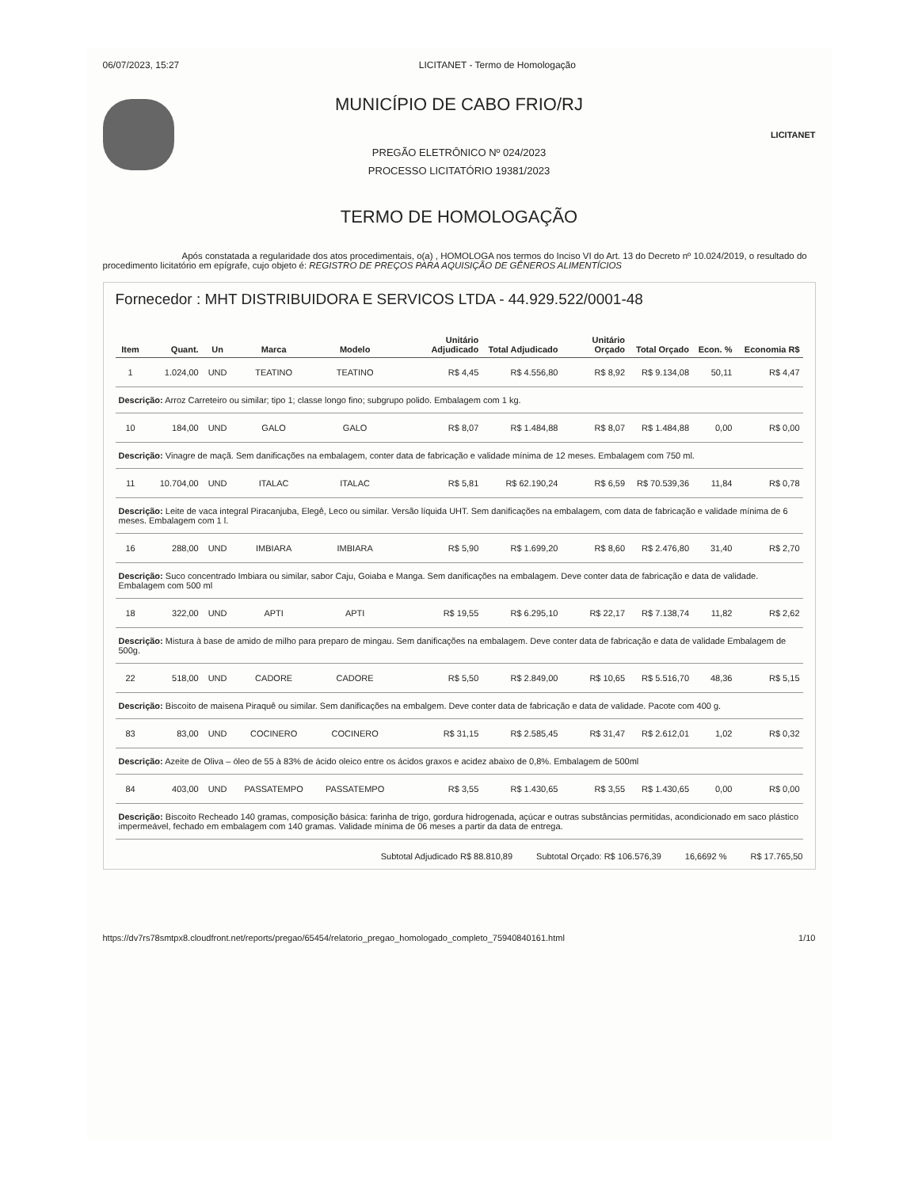06/07/2023, 15:27 LICITANET - Termo de Homologação
MUNICÍPIO DE CABO FRIO/RJ
PREGÃO ELETRÔNICO Nº 024/2023
PROCESSO LICITATÓRIO 19381/2023
LICITANET
TERMO DE HOMOLOGAÇÃO
Após constatada a regularidade dos atos procedimentais, o(a) , HOMOLOGA nos termos do Inciso VI do Art. 13 do Decreto nº 10.024/2019, o resultado do procedimento licitatório em epígrafe, cujo objeto é: REGISTRO DE PREÇOS PARA AQUISIÇÃO DE GÊNEROS ALIMENTÍCIOS
Fornecedor : MHT DISTRIBUIDORA E SERVICOS LTDA - 44.929.522/0001-48
| Item | Quant. | Un | Marca | Modelo | Unitário Adjudicado | Total Adjudicado | Unitário Orçado | Total Orçado | Econ. % | Economia R$ |
| --- | --- | --- | --- | --- | --- | --- | --- | --- | --- | --- |
| 1 | 1.024,00 | UND | TEATINO | TEATINO | R$ 4,45 | R$ 4.556,80 | R$ 8,92 | R$ 9.134,08 | 50,11 | R$ 4,47 |
| Descrição: Arroz Carreteiro ou similar; tipo 1; classe longo fino; subgrupo polido. Embalagem com 1 kg. | | | | | | | | | | |
| 10 | 184,00 | UND | GALO | GALO | R$ 8,07 | R$ 1.484,88 | R$ 8,07 | R$ 1.484,88 | 0,00 | R$ 0,00 |
| Descrição: Vinagre de maçã. Sem danificações na embalagem, conter data de fabricação e validade mínima de 12 meses. Embalagem com 750 ml. | | | | | | | | | | |
| 11 | 10.704,00 | UND | ITALAC | ITALAC | R$ 5,81 | R$ 62.190,24 | R$ 6,59 | R$ 70.539,36 | 11,84 | R$ 0,78 |
| Descrição: Leite de vaca integral Piracanjuba, Elegê, Leco ou similar. Versão líquida UHT. Sem danificações na embalagem, com data de fabricação e validade mínima de 6 meses. Embalagem com 1 l. | | | | | | | | | | |
| 16 | 288,00 | UND | IMBIARA | IMBIARA | R$ 5,90 | R$ 1.699,20 | R$ 8,60 | R$ 2.476,80 | 31,40 | R$ 2,70 |
| Descrição: Suco concentrado Imbiara ou similar, sabor Caju, Goiaba e Manga. Sem danificações na embalagem. Deve conter data de fabricação e data de validade. Embalagem com 500 ml | | | | | | | | | | |
| 18 | 322,00 | UND | APTI | APTI | R$ 19,55 | R$ 6.295,10 | R$ 22,17 | R$ 7.138,74 | 11,82 | R$ 2,62 |
| Descrição: Mistura à base de amido de milho para preparo de mingau. Sem danificações na embalagem. Deve conter data de fabricação e data de validade Embalagem de 500g. | | | | | | | | | | |
| 22 | 518,00 | UND | CADORE | CADORE | R$ 5,50 | R$ 2.849,00 | R$ 10,65 | R$ 5.516,70 | 48,36 | R$ 5,15 |
| Descrição: Biscoito de maisena Piraquê ou similar. Sem danificações na embalgem. Deve conter data de fabricação e data de validade. Pacote com 400 g. | | | | | | | | | | |
| 83 | 83,00 | UND | COCINERO | COCINERO | R$ 31,15 | R$ 2.585,45 | R$ 31,47 | R$ 2.612,01 | 1,02 | R$ 0,32 |
| Descrição: Azeite de Oliva – óleo de 55 à 83% de ácido oleico entre os ácidos graxos e acidez abaixo de 0,8%. Embalagem de 500ml | | | | | | | | | | |
| 84 | 403,00 | UND | PASSATEMPO | PASSATEMPO | R$ 3,55 | R$ 1.430,65 | R$ 3,55 | R$ 1.430,65 | 0,00 | R$ 0,00 |
| Descrição: Biscoito Recheado 140 gramas, composição básica: farinha de trigo, gordura hidrogenada, açúcar e outras substâncias permitidas, acondicionado em saco plástico impermeável, fechado em embalagem com 140 gramas. Validade mínima de 06 meses a partir da data de entrega. | | | | | | | | | | |
Subtotal Adjudicado R$ 88.810,89 Subtotal Orçado: R$ 106.576,39 16,6692 % R$ 17.765,50
https://dv7rs78smtpx8.cloudfront.net/reports/pregao/65454/relatorio_pregao_homologado_completo_75940840161.html 1/10